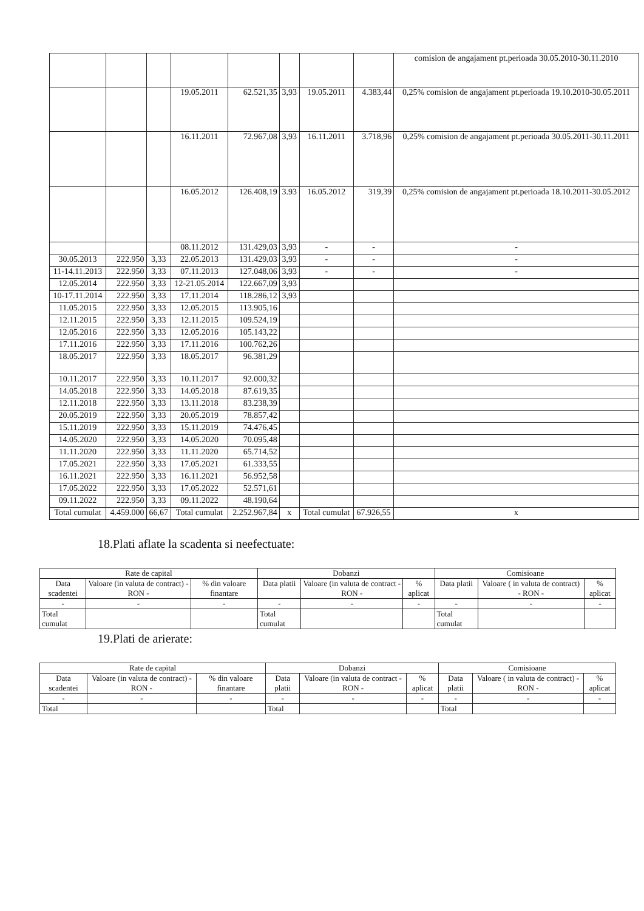| | | | | | | | | comision de angajament pt.perioada 30.05.2010-30.11.2010 |
| | | | 19.05.2011 | 62.521,35 | 3,93 | 19.05.2011 | 4.383,44 | 0,25% comision de angajament pt.perioada 19.10.2010-30.05.2011 |
| | | | 16.11.2011 | 72.967,08 | 3,93 | 16.11.2011 | 3.718,96 | 0,25% comision de angajament pt.perioada 30.05.2011-30.11.2011 |
| | | | 16.05.2012 | 126.408,19 | 3.93 | 16.05.2012 | 319,39 | 0,25% comision de angajament pt.perioada 18.10.2011-30.05.2012 |
| | | | 08.11.2012 | 131.429,03 | 3,93 | - | - | - |
| 30.05.2013 | 222.950 | 3,33 | 22.05.2013 | 131.429,03 | 3,93 | - | - | - |
| 11-14.11.2013 | 222.950 | 3,33 | 07.11.2013 | 127.048,06 | 3,93 | - | - | - |
| 12.05.2014 | 222.950 | 3,33 | 12-21.05.2014 | 122.667,09 | 3,93 | | | |
| 10-17.11.2014 | 222.950 | 3,33 | 17.11.2014 | 118.286,12 | 3,93 | | | |
| 11.05.2015 | 222.950 | 3,33 | 12.05.2015 | 113.905,16 | | | | |
| 12.11.2015 | 222.950 | 3,33 | 12.11.2015 | 109.524,19 | | | | |
| 12.05.2016 | 222.950 | 3,33 | 12.05.2016 | 105.143,22 | | | | |
| 17.11.2016 | 222.950 | 3,33 | 17.11.2016 | 100.762,26 | | | | |
| 18.05.2017 | 222.950 | 3,33 | 18.05.2017 | 96.381,29 | | | | |
| 10.11.2017 | 222.950 | 3,33 | 10.11.2017 | 92.000,32 | | | | |
| 14.05.2018 | 222.950 | 3,33 | 14.05.2018 | 87.619,35 | | | | |
| 12.11.2018 | 222.950 | 3,33 | 13.11.2018 | 83.238,39 | | | | |
| 20.05.2019 | 222.950 | 3,33 | 20.05.2019 | 78.857,42 | | | | |
| 15.11.2019 | 222.950 | 3,33 | 15.11.2019 | 74.476,45 | | | | |
| 14.05.2020 | 222.950 | 3,33 | 14.05.2020 | 70.095,48 | | | | |
| 11.11.2020 | 222.950 | 3,33 | 11.11.2020 | 65.714,52 | | | | |
| 17.05.2021 | 222.950 | 3,33 | 17.05.2021 | 61.333,55 | | | | |
| 16.11.2021 | 222.950 | 3,33 | 16.11.2021 | 56.952,58 | | | | |
| 17.05.2022 | 222.950 | 3,33 | 17.05.2022 | 52.571,61 | | | | |
| 09.11.2022 | 222.950 | 3,33 | 09.11.2022 | 48.190,64 | | | | |
| Total cumulat | 4.459.000 | 66,67 | Total cumulat | 2.252.967,84 | x | Total cumulat | 67.926,55 | x |
18.Plati aflate la scadenta si neefectuate:
| Rate de capital | | | Dobanzi | | | Comisioane | | |
| --- | --- | --- | --- | --- | --- | --- | --- | --- |
| Data scadentei | Valoare (in valuta de contract) - RON - | % din valoare finantare | Data platii | Valoare (in valuta de contract - RON - | % aplicat | Data platii | Valoare ( in valuta de contract) - RON - | % aplicat |
| - | - | - | - | - | - | - | - | - |
| Total cumulat | | | Total cumulat | | | Total cumulat | | |
19.Plati de arierate:
| Rate de capital | | | Dobanzi | | | Comisioane | | |
| --- | --- | --- | --- | --- | --- | --- | --- | --- |
| Data scadentei | Valoare (in valuta de contract) - RON - | % din valoare finantare | Data platii | Valoare (in valuta de contract - RON - | % aplicat | Data platii | Valoare ( in valuta de contract) - RON - | % aplicat |
| - | - | - | - | - | - | - | - | - |
| Total | | | Total | | | Total | | |